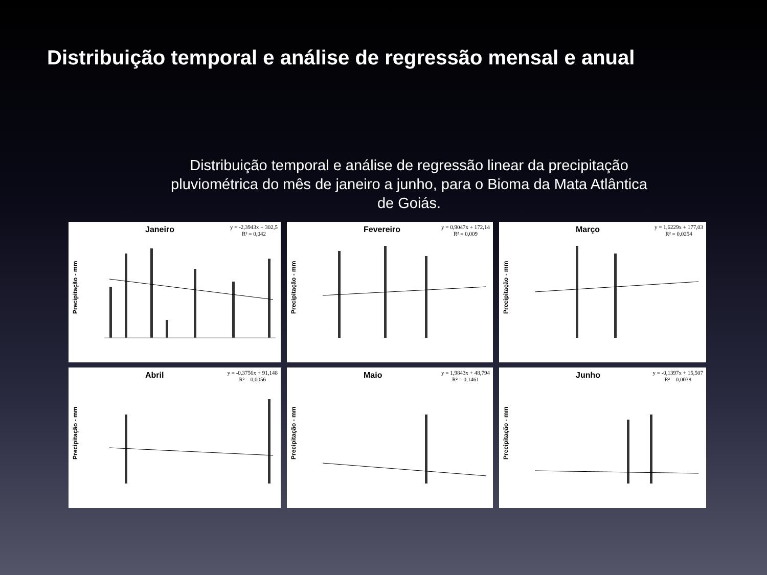Distribuição temporal e análise de regressão mensal e anual
Distribuição temporal e análise de regressão linear da precipitação
pluviométrica do mês de janeiro a junho, para o Bioma da Mata Atlântica
de Goiás.
Janeiro
y = -2,3943x + 302,5
R² = 0,042
Precipitação - mm
Fevereiro
y = 0,9047x + 172,14
R² = 0,009
Precipitação - mm
Março
y = 1,6229x + 177,03
R² = 0,0254
Precipitação - mm
Abril
y = -0,3756x + 91,148
R² = 0,0056
Precipitação - mm
Maio
y = 1,9843x + 48,794
R² = 0,1461
Precipitação - mm
Junho
y = -0,1397x + 15,507
R² = 0,0038
Precipitação - mm